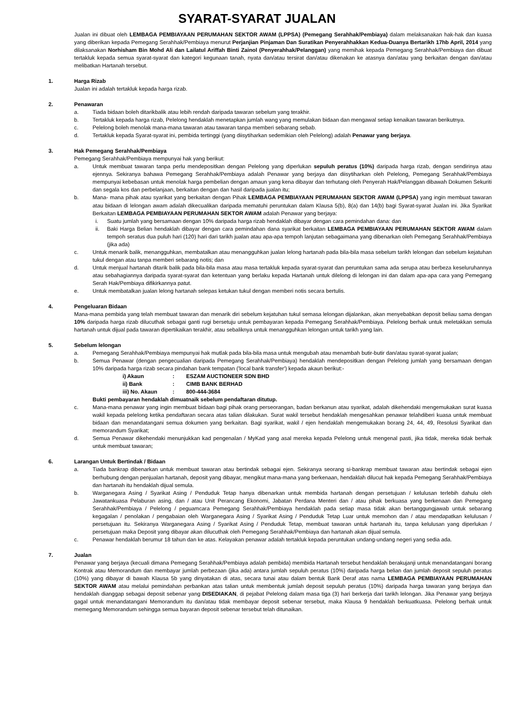SYARAT-SYARAT JUALAN
Jualan ini dibuat oleh LEMBAGA PEMBIAYAAN PERUMAHAN SEKTOR AWAM (LPPSA) (Pemegang Serahhak/Pembiaya) dalam melaksanakan hak-hak dan kuasa yang diberikan kepada Pemegang Serahhak/Pembiaya menurut Perjanjian Pinjaman Dan Suratikan Penyerahhakkan Kedua-Duanya Bertarikh 17hb April, 2014 yang dilaksanakan Norhisham Bin Mohd Ali dan Lailatul Ariffah Binti Zainol (Penyerahhak/Pelanggan) yang memihak kepada Pemegang Serahhak/Pembiaya dan dibuat tertakluk kepada semua syarat-syarat dan kategori kegunaan tanah, nyata dan/atau tersirat dan/atau dikenakan ke atasnya dan/atau yang berkaitan dengan dan/atau melibatkan Hartanah tersebut.
1. Harga Rizab
Jualan ini adalah tertakluk kepada harga rizab.
2. Penawaran
a. Tiada bidaan boleh ditarikbalik atau lebih rendah daripada tawaran sebelum yang terakhir.
b. Tertakluk kepada harga rizab, Pelelong hendaklah menetapkan jumlah wang yang memulakan bidaan dan mengawal setiap kenaikan tawaran berikutnya.
c. Pelelong boleh menolak mana-mana tawaran atau tawaran tanpa memberi sebarang sebab.
d. Tertakluk kepada Syarat-syarat ini, pembida tertinggi (yang diisytiharkan sedemikian oleh Pelelong) adalah Penawar yang berjaya.
3. Hak Pemegang Serahhak/Pembiaya
Pemegang Serahhak/Pembiaya mempunyai hak yang berikut:
a. Untuk membuat tawaran tanpa perlu mendepositkan dengan Pelelong yang diperlukan sepuluh peratus (10%) daripada harga rizab, dengan sendirinya atau ejennya. Sekiranya bahawa Pemegang Serahhak/Pembiaya adalah Penawar yang berjaya dan diisytiharkan oleh Pelelong, Pemegang Serahhak/Pembiaya mempunyai kebebasan untuk menolak harga pembelian dengan amaun yang kena dibayar dan terhutang oleh Penyerah Hak/Pelanggan dibawah Dokumen Sekuriti dan segala kos dan perbelanjaan, berkaitan dengan dan hasil daripada jualan itu;
b. Mana- mana pihak atau syarikat yang berkaitan dengan Pihak LEMBAGA PEMBIAYAAN PERUMAHAN SEKTOR AWAM (LPPSA) yang ingin membuat tawaran atau bidaan di lelongan awam adalah dikecualikan daripada mematuhi peruntukan dalam Klausa 5(b), 8(a) dan 14(b) bagi Syarat-syarat Jualan ini. Jika Syarikat Berkaitan LEMBAGA PEMBIAYAAN PERUMAHAN SEKTOR AWAM adalah Penawar yang berjaya:
i. Suatu jumlah yang bersamaan dengan 10% daripada harga rizab hendaklah dibayar dengan cara pemindahan dana: dan
ii. Baki Harga Belian hendaklah dibayar dengan cara pemindahan dana syarikat berkaitan LEMBAGA PEMBIAYAAN PERUMAHAN SEKTOR AWAM dalam tempoh seratus dua puluh hari (120) hari dari tarikh jualan atau apa-apa tempoh lanjutan sebagaimana yang dibenarkan oleh Pemegang Serahhak/Pembiaya (jika ada)
c. Untuk menarik balik, menangguhkan, membatalkan atau menangguhkan jualan lelong hartanah pada bila-bila masa sebelum tarikh lelongan dan sebelum kejatuhan tukul dengan atau tanpa memberi sebarang notis; dan
d. Untuk menjual hartanah ditarik balik pada bila-bila masa atau masa tertakluk kepada syarat-syarat dan peruntukan sama ada serupa atau berbeza keseluruhannya atau sebahagiannya daripada syarat-syarat dan ketentuan yang berlaku kepada Hartanah untuk dilelong di lelongan ini dan dalam apa-apa cara yang Pemegang Serah Hak/Pembiaya difikirkannya patut.
e. Untuk membatalkan jualan lelong hartanah selepas ketukan tukul dengan memberi notis secara bertulis.
4. Pengeluaran Bidaan
Mana-mana pembida yang telah membuat tawaran dan menarik diri sebelum kejatuhan tukul semasa lelongan dijalankan, akan menyebabkan deposit beliau sama dengan 10% daripada harga rizab dilucuthak sebagai ganti rugi bersetuju untuk pembayaran kepada Pemegang Serahhak/Pembiaya. Pelelong berhak untuk meletakkan semula hartanah untuk dijual pada tawaran dipertikaikan terakhir, atau sebaliknya untuk menangguhkan lelongan untuk tarikh yang lain.
5. Sebelum lelongan
a. Pemegang Serahhak/Pembiaya mempunyai hak mutlak pada bila-bila masa untuk mengubah atau menambah butir-butir dan/atau syarat-syarat jualan;
b. Semua Penawar (dengan pengecualian daripada Pemegang Serahhak/Pembiaya) hendaklah mendepositkan dengan Pelelong jumlah yang bersamaan dengan 10% daripada harga rizab secara pindahan bank tempatan ('local bank transfer') kepada akaun berikut:-
i) Akaun : ESZAM AUCTIONEER SDN BHD
ii) Bank : CIMB BANK BERHAD
iii) No. Akaun : 800-444-3684
Bukti pembayaran hendaklah dimuatnaik sebelum pendaftaran ditutup.
c. Mana-mana penawar yang ingin membuat bidaan bagi pihak orang perseorangan, badan berkanun atau syarikat, adalah dikehendaki mengemukakan surat kuasa wakil kepada pelelong ketika pendaftaran secara atas talian dilakukan. Surat wakil tersebut hendaklah mengesahkan penawar telahdiberi kuasa untuk membuat bidaan dan menandatangani semua dokumen yang berkaitan. Bagi syarikat, wakil / ejen hendaklah mengemukakan borang 24, 44, 49, Resolusi Syarikat dan memorandum Syarikat;
d. Semua Penawar dikehendaki menunjukkan kad pengenalan / MyKad yang asal mereka kepada Pelelong untuk mengenal pasti, jika tidak, mereka tidak berhak untuk membuat tawaran;
6. Larangan Untuk Bertindak / Bidaan
a. Tiada bankrap dibenarkan untuk membuat tawaran atau bertindak sebagai ejen. Sekiranya seorang si-bankrap membuat tawaran atau bertindak sebagai ejen berhubung dengan penjualan hartanah, deposit yang dibayar, mengikut mana-mana yang berkenaan, hendaklah dilucut hak kepada Pemegang Serahhak/Pembiaya dan hartanah itu hendaklah dijual semula.
b. Warganegara Asing / Syarikat Asing / Penduduk Tetap hanya dibenarkan untuk membida hartanah dengan persetujuan / kelulusan terlebih dahulu oleh Jawatankuasa Pelaburan asing, dan / atau Unit Perancang Ekonomi, Jabatan Perdana Menteri dan / atau pihak berkuasa yang berkenaan dan Pemegang Serahhak/Pembiaya / Pelelong / peguamcara Pemegang Serahhak/Pembiaya hendaklah pada setiap masa tidak akan bertanggungjawab untuk sebarang kegagalan / penolakan / pengabaian oleh Warganegara Asing / Syarikat Asing / Penduduk Tetap Luar untuk memohon dan / atau mendapatkan kelulusan / persetujuan itu. Sekiranya Warganegara Asing / Syarikat Asing / Penduduk Tetap, membuat tawaran untuk hartanah itu, tanpa kelulusan yang diperlukan / persetujuan maka Deposit yang dibayar akan dilucuthak oleh Pemegang Serahhak/Pembiaya dan hartanah akan dijual semula.
c. Penawar hendaklah berumur 18 tahun dan ke atas. Kelayakan penawar adalah tertakluk kepada peruntukan undang-undang negeri yang sedia ada.
7. Jualan
Penawar yang berjaya (kecuali dimana Pemegang Serahhak/Pembiaya adalah pembida) membida Hartanah tersebut hendaklah berakujanji untuk menandatangani borang Kontrak atau Memorandum dan membayar jumlah perbezaan (jika ada) antara jumlah sepuluh peratus (10%) daripada harga belian dan jumlah deposit sepuluh peratus (10%) yang dibayar di bawah Klausa 5b yang dinyatakan di atas, secara tunai atau dalam bentuk Bank Deraf atas nama LEMBAGA PEMBIAYAAN PERUMAHAN SEKTOR AWAM atau melalui pemindahan perbankan atas talian untuk membentuk jumlah deposit sepuluh peratus (10%) daripada harga tawaran yang berjaya dan hendaklah dianggap sebagai deposit sebenar yang DISEDIAKAN, di pejabat Pelelong dalam masa tiga (3) hari berkerja dari tarikh lelongan. Jika Penawar yang berjaya gagal untuk menandatangani Memorandum itu dan/atau tidak membayar deposit sebenar tersebut, maka Klausa 9 hendaklah berkuatkuasa. Pelelong berhak untuk memegang Memorandum sehingga semua bayaran deposit sebenar tersebut telah ditunaikan.